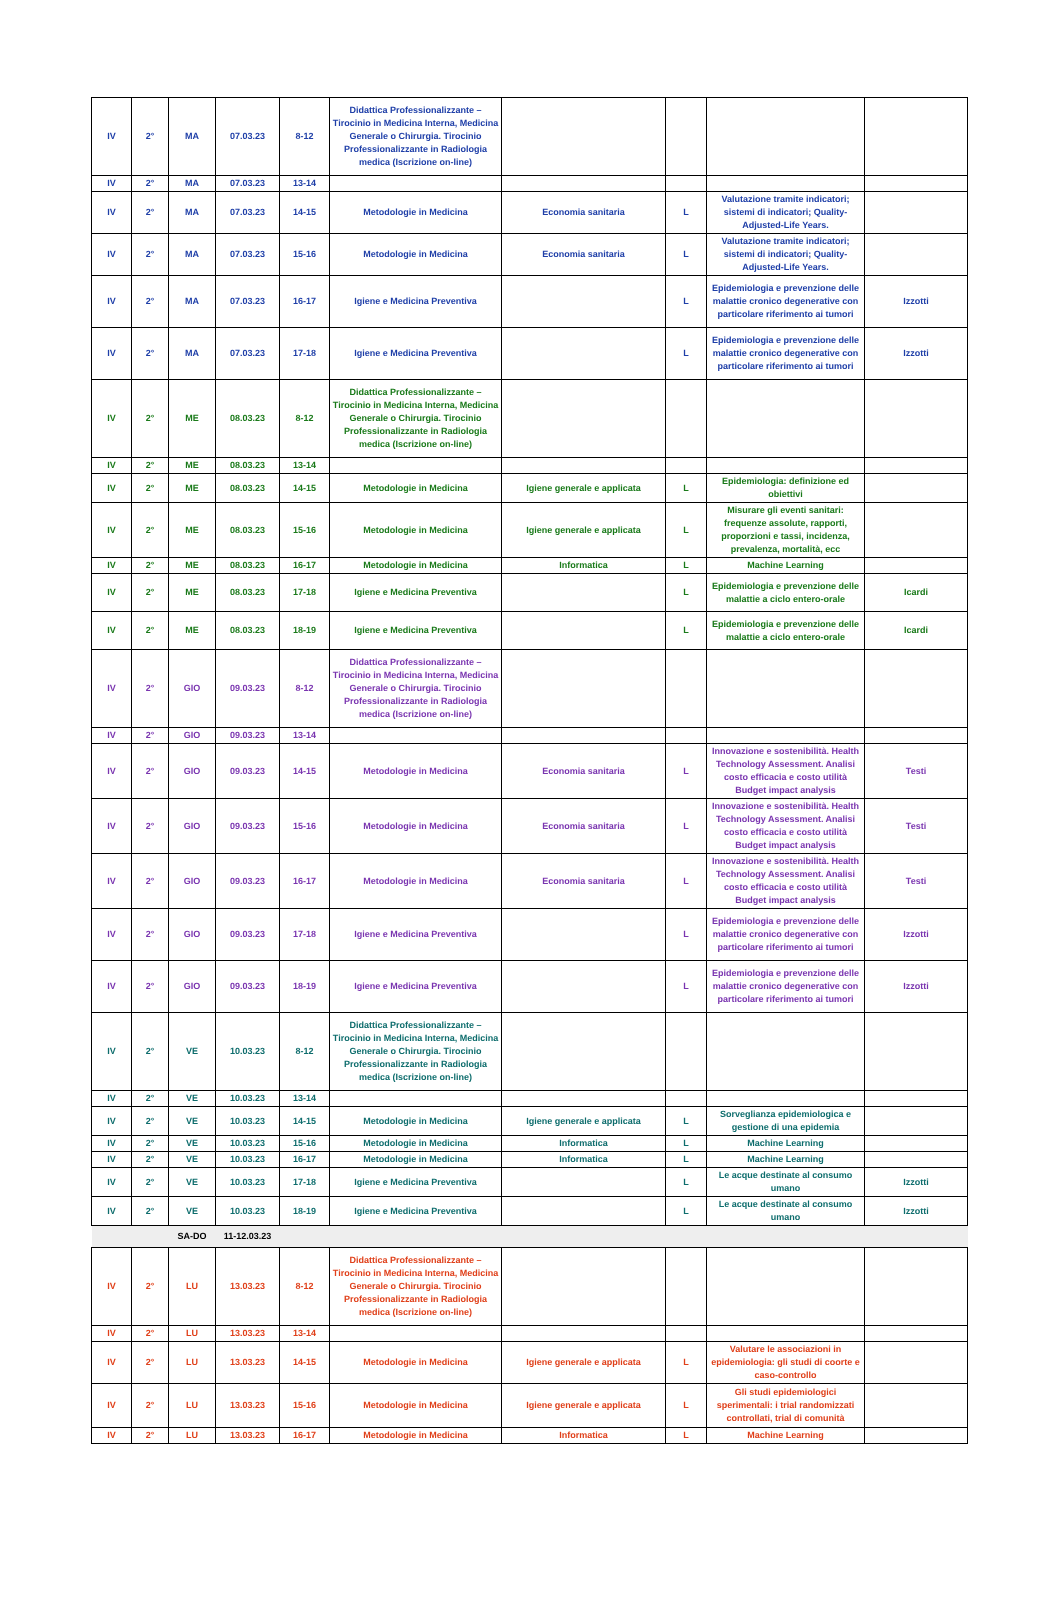| IV | 2° | MA | 07.03.23 | 8-12 | Didattica Professionalizzante – Tirocinio in Medicina Interna, Medicina Generale o Chirurgia. Tirocinio Professionalizzante in Radiologia medica (Iscrizione on-line) | | | | |
| IV | 2° | MA | 07.03.23 | 13-14 | | | | | |
| IV | 2° | MA | 07.03.23 | 14-15 | Metodologie in Medicina | Economia sanitaria | L | Valutazione tramite indicatori; sistemi di indicatori; Quality-Adjusted-Life Years. | |
| IV | 2° | MA | 07.03.23 | 15-16 | Metodologie in Medicina | Economia sanitaria | L | Valutazione tramite indicatori; sistemi di indicatori; Quality-Adjusted-Life Years. | |
| IV | 2° | MA | 07.03.23 | 16-17 | Igiene e Medicina Preventiva | | L | Epidemiologia e prevenzione delle malattie cronico degenerative con particolare riferimento ai tumori | Izzotti |
| IV | 2° | MA | 07.03.23 | 17-18 | Igiene e Medicina Preventiva | | L | Epidemiologia e prevenzione delle malattie cronico degenerative con particolare riferimento ai tumori | Izzotti |
| IV | 2° | ME | 08.03.23 | 8-12 | Didattica Professionalizzante – Tirocinio in Medicina Interna, Medicina Generale o Chirurgia. Tirocinio Professionalizzante in Radiologia medica (Iscrizione on-line) | | | | |
| IV | 2° | ME | 08.03.23 | 13-14 | | | | | |
| IV | 2° | ME | 08.03.23 | 14-15 | Metodologie in Medicina | Igiene generale e applicata | L | Epidemiologia: definizione ed obiettivi | |
| IV | 2° | ME | 08.03.23 | 15-16 | Metodologie in Medicina | Igiene generale e applicata | L | Misurare gli eventi sanitari: frequenze assolute, rapporti, proporzioni e tassi, incidenza, prevalenza, mortalità, ecc | |
| IV | 2° | ME | 08.03.23 | 16-17 | Metodologie in Medicina | Informatica | L | Machine Learning | |
| IV | 2° | ME | 08.03.23 | 17-18 | Igiene e Medicina Preventiva | | L | Epidemiologia e prevenzione delle malattie a ciclo entero-orale | Icardi |
| IV | 2° | ME | 08.03.23 | 18-19 | Igiene e Medicina Preventiva | | L | Epidemiologia e prevenzione delle malattie a ciclo entero-orale | Icardi |
| IV | 2° | GIO | 09.03.23 | 8-12 | Didattica Professionalizzante – Tirocinio in Medicina Interna, Medicina Generale o Chirurgia. Tirocinio Professionalizzante in Radiologia medica (Iscrizione on-line) | | | | |
| IV | 2° | GIO | 09.03.23 | 13-14 | | | | | |
| IV | 2° | GIO | 09.03.23 | 14-15 | Metodologie in Medicina | Economia sanitaria | L | Innovazione e sostenibilità. Health Technology Assessment. Analisi costo efficacia e costo utilità Budget impact analysis | Testi |
| IV | 2° | GIO | 09.03.23 | 15-16 | Metodologie in Medicina | Economia sanitaria | L | Innovazione e sostenibilità. Health Technology Assessment. Analisi costo efficacia e costo utilità Budget impact analysis | Testi |
| IV | 2° | GIO | 09.03.23 | 16-17 | Metodologie in Medicina | Economia sanitaria | L | Innovazione e sostenibilità. Health Technology Assessment. Analisi costo efficacia e costo utilità Budget impact analysis | Testi |
| IV | 2° | GIO | 09.03.23 | 17-18 | Igiene e Medicina Preventiva | | L | Epidemiologia e prevenzione delle malattie cronico degenerative con particolare riferimento ai tumori | Izzotti |
| IV | 2° | GIO | 09.03.23 | 18-19 | Igiene e Medicina Preventiva | | L | Epidemiologia e prevenzione delle malattie cronico degenerative con particolare riferimento ai tumori | Izzotti |
| IV | 2° | VE | 10.03.23 | 8-12 | Didattica Professionalizzante – Tirocinio in Medicina Interna, Medicina Generale o Chirurgia. Tirocinio Professionalizzante in Radiologia medica (Iscrizione on-line) | | | | |
| IV | 2° | VE | 10.03.23 | 13-14 | | | | | |
| IV | 2° | VE | 10.03.23 | 14-15 | Metodologie in Medicina | Igiene generale e applicata | L | Sorveglianza epidemiologica e gestione di una epidemia | |
| IV | 2° | VE | 10.03.23 | 15-16 | Metodologie in Medicina | Informatica | L | Machine Learning | |
| IV | 2° | VE | 10.03.23 | 16-17 | Metodologie in Medicina | Informatica | L | Machine Learning | |
| IV | 2° | VE | 10.03.23 | 17-18 | Igiene e Medicina Preventiva | | L | Le acque destinate al consumo umano | Izzotti |
| IV | 2° | VE | 10.03.23 | 18-19 | Igiene e Medicina Preventiva | | L | Le acque destinate al consumo umano | Izzotti |
| | | SA-DO | 11-12.03.23 | | | | | | |
| IV | 2° | LU | 13.03.23 | 8-12 | Didattica Professionalizzante – Tirocinio in Medicina Interna, Medicina Generale o Chirurgia. Tirocinio Professionalizzante in Radiologia medica (Iscrizione on-line) | | | | |
| IV | 2° | LU | 13.03.23 | 13-14 | | | | | |
| IV | 2° | LU | 13.03.23 | 14-15 | Metodologie in Medicina | Igiene generale e applicata | L | Valutare le associazioni in epidemiologia: gli studi di coorte e caso-controllo | |
| IV | 2° | LU | 13.03.23 | 15-16 | Metodologie in Medicina | Igiene generale e applicata | L | Gli studi epidemiologici sperimentali: i trial randomizzati controllati, trial di comunità | |
| IV | 2° | LU | 13.03.23 | 16-17 | Metodologie in Medicina | Informatica | L | Machine Learning | |